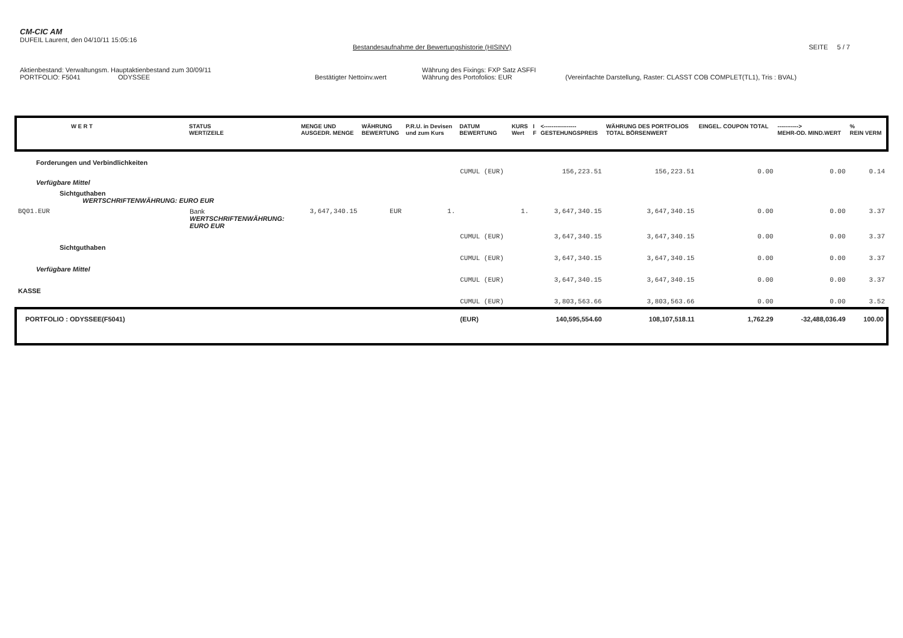CM-CIC AM
DUFEIL Laurent, den 04/10/11 15:05:16
Bestandesaufnahme der Bewertungshistorie (HISINV) SEITE 5 / 7
Aktienbestand: Verwaltungsm. Hauptaktienbestand zum 30/09/11 Währung des Fixings: FXP Satz ASFFI
PORTFOLIO: F5041 ODYSSEE Bestätigter Nettoinv.wert Währung des Portofolios: EUR (Vereinfachte Darstellung, Raster: CLASST COB COMPLET(TL1), Tris : BVAL)
| W E R T | STATUS WERT/ZEILE | MENGE UND AUSGEDR. MENGE | WÄHRUNG BEWERTUNG | P.R.U. in Devisen und zum Kurs | DATUM BEWERTUNG | KURS Wert | I F | <----------------- GESTEHUNGSPREIS | WÄHRUNG DES PORTFOLIOS TOTAL BÖRSENWERT | EINGEL. COUPON TOTAL | -----------> MEHR-OD. MIND.WERT | % REIN VERM |
| --- | --- | --- | --- | --- | --- | --- | --- | --- | --- | --- | --- | --- |
| Forderungen und Verbindlichkeiten | | | | | | | | | | | | |
| | | | | | CUMUL (EUR) | | | 156,223.51 | 156,223.51 | 0.00 | 0.00 | 0.14 |
| Verfügbare Mittel | | | | | | | | | | | | |
| Sichtguthaben WERTSCHRIFTENWÄHRUNG: EURO EUR | | | | | | | | | | | | |
| BQ01.EUR | Bank WERTSCHRIFTENWÄHRUNG: EURO EUR | 3,647,340.15 | EUR | 1. | | 1. | | 3,647,340.15 | 3,647,340.15 | 0.00 | 0.00 | 3.37 |
| | | | | | CUMUL (EUR) | | | 3,647,340.15 | 3,647,340.15 | 0.00 | 0.00 | 3.37 |
| Sichtguthaben | | | | | | | | | | | | |
| | | | | | CUMUL (EUR) | | | 3,647,340.15 | 3,647,340.15 | 0.00 | 0.00 | 3.37 |
| Verfügbare Mittel | | | | | | | | | | | | |
| | | | | | CUMUL (EUR) | | | 3,647,340.15 | 3,647,340.15 | 0.00 | 0.00 | 3.37 |
| KASSE | | | | | | | | | | | | |
| | | | | | CUMUL (EUR) | | | 3,803,563.66 | 3,803,563.66 | 0.00 | 0.00 | 3.52 |
| PORTFOLIO : ODYSSEE(F5041) | | | | | (EUR) | | | 140,595,554.60 | 108,107,518.11 | 1,762.29 | -32,488,036.49 | 100.00 |